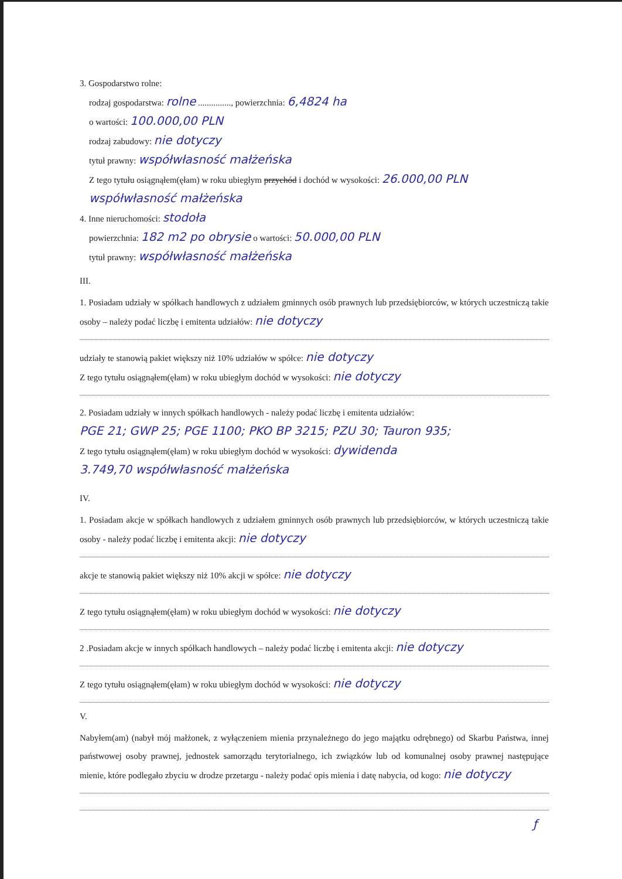3. Gospodarstwo rolne:
rodzaj gospodarstwa: rolne ..............., powierzchnia: 6,4824 ha
o wartości: 100.000,00 PLN
rodzaj zabudowy: nie dotyczy
tytuł prawny: współwłasność małżeńska
Z tego tytułu osiągnąłem(ęłam) w roku ubiegłym przychód i dochód w wysokości: 26.000,00 PLN
współwłasność małżeńska
4. Inne nieruchomości: stodoła
powierzchnia: 182 m2 po obrysie o wartości: 50.000,00 PLN
tytuł prawny: współwłasność małżeńska
III.
1. Posiadam udziały w spółkach handlowych z udziałem gminnych osób prawnych lub przedsiębiorców, w których uczestniczą takie osoby – należy podać liczbę i emitenta udziałów: nie dotyczy
udziały te stanowią pakiet większy niż 10% udziałów w spółce: nie dotyczy
Z tego tytułu osiągnąłem(ęłam) w roku ubiegłym dochód w wysokości: nie dotyczy
2. Posiadam udziały w innych spółkach handlowych - należy podać liczbę i emitenta udziałów:
PGE 21; GWP 25; PGE 1100; PKO BP 3215; PZU 30; Tauron 935;
Z tego tytułu osiągnąłem(ęłam) w roku ubiegłym dochód w wysokości: dywidenda
3.749,70 współwłasność małżeńska
IV.
1. Posiadam akcje w spółkach handlowych z udziałem gminnych osób prawnych lub przedsiębiorców, w których uczestniczą takie osoby - należy podać liczbę i emitenta akcji: nie dotyczy
akcje te stanowią pakiet większy niż 10% akcji w spółce: nie dotyczy
Z tego tytułu osiągnąłem(ęłam) w roku ubiegłym dochód w wysokości: nie dotyczy
2 .Posiadam akcje w innych spółkach handlowych – należy podać liczbę i emitenta akcji: nie dotyczy
Z tego tytułu osiągnąłem(ęłam) w roku ubiegłym dochód w wysokości: nie dotyczy
V.
Nabyłem(am) (nabył mój małżonek, z wyłączeniem mienia przynależnego do jego majątku odrębnego) od Skarbu Państwa, innej państwowej osoby prawnej, jednostek samorządu terytorialnego, ich związków lub od komunalnej osoby prawnej następujące mienie, które podlegało zbyciu w drodze przetargu - należy podać opis mienia i datę nabycia, od kogo: nie dotyczy
ƒ